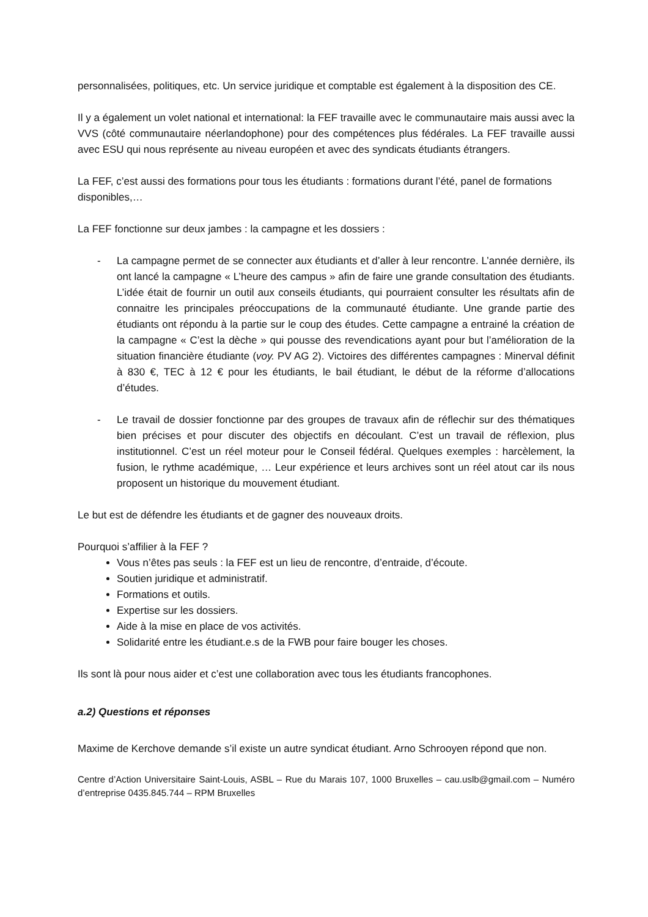personnalisées, politiques, etc. Un service juridique et comptable est également à la disposition des CE.
Il y a également un volet national et international: la FEF travaille avec le communautaire mais aussi avec la VVS (côté communautaire néerlandophone) pour des compétences plus fédérales. La FEF travaille aussi avec ESU qui nous représente au niveau européen et avec des syndicats étudiants étrangers.
La FEF, c’est aussi des formations pour tous les étudiants : formations durant l’été, panel de formations disponibles,…
La FEF fonctionne sur deux jambes : la campagne et les dossiers :
- La campagne permet de se connecter aux étudiants et d’aller à leur rencontre. L’année dernière, ils ont lancé la campagne « L’heure des campus » afin de faire une grande consultation des étudiants. L’idée était de fournir un outil aux conseils étudiants, qui pourraient consulter les résultats afin de connaitre les principales préoccupations de la communauté étudiante. Une grande partie des étudiants ont répondu à la partie sur le coup des études. Cette campagne a entrainé la création de la campagne « C’est la dèche » qui pousse des revendications ayant pour but l’amélioration de la situation financière étudiante (voy. PV AG 2). Victoires des différentes campagnes : Minerval définit à 830 €, TEC à 12 € pour les étudiants, le bail étudiant, le début de la réforme d’allocations d’études.
- Le travail de dossier fonctionne par des groupes de travaux afin de réflechir sur des thématiques bien précises et pour discuter des objectifs en découlant. C’est un travail de réflexion, plus institutionnel. C’est un réel moteur pour le Conseil fédéral. Quelques exemples : harcèlement, la fusion, le rythme académique, … Leur expérience et leurs archives sont un réel atout car ils nous proposent un historique du mouvement étudiant.
Le but est de défendre les étudiants et de gagner des nouveaux droits.
Pourquoi s’affilier à la FEF ?
Vous n’êtes pas seuls : la FEF est un lieu de rencontre, d’entraide, d’écoute.
Soutien juridique et administratif.
Formations et outils.
Expertise sur les dossiers.
Aide à la mise en place de vos activités.
Solidarité entre les étudiant.e.s de la FWB pour faire bouger les choses.
Ils sont là pour nous aider et c’est une collaboration avec tous les étudiants francophones.
a.2) Questions et réponses
Maxime de Kerchove demande s’il existe un autre syndicat étudiant. Arno Schrooyen répond que non.
Centre d’Action Universitaire Saint-Louis, ASBL – Rue du Marais 107, 1000 Bruxelles – cau.uslb@gmail.com – Numéro d’entreprise 0435.845.744 – RPM Bruxelles